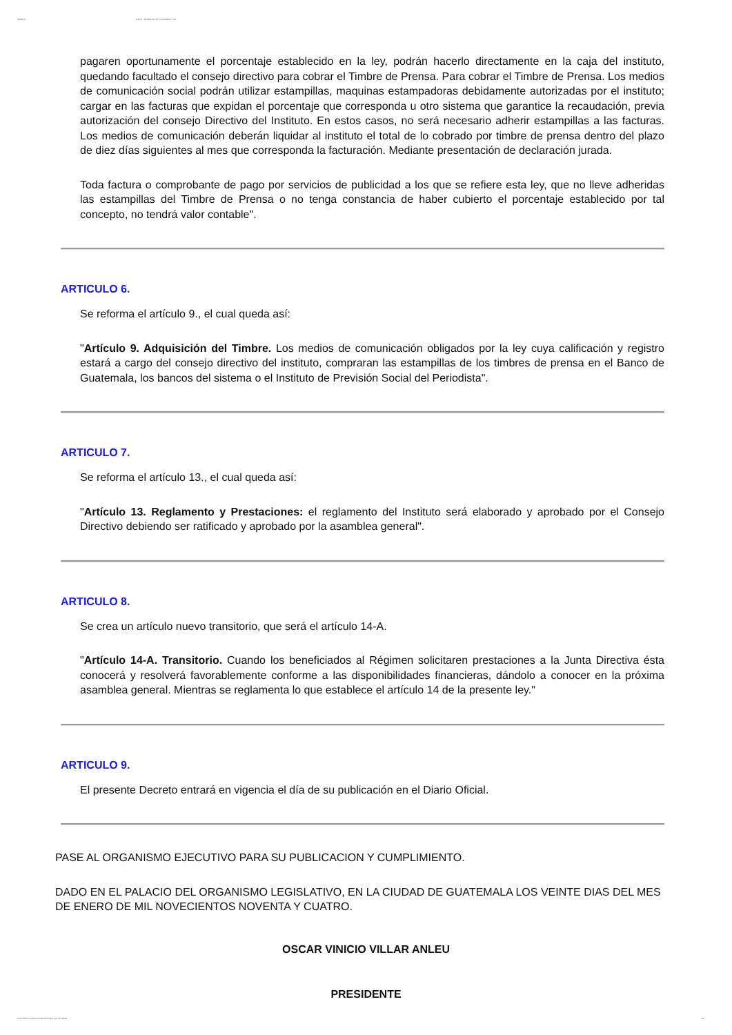28/09/12 INFILE - DECRETO DEL CONGRESO 7-94
pagaren oportunamente el porcentaje establecido en la ley, podrán hacerlo directamente en la caja del instituto, quedando facultado el consejo directivo para cobrar el Timbre de Prensa. Para cobrar el Timbre de Prensa. Los medios de comunicación social podrán utilizar estampillas, maquinas estampadoras debidamente autorizadas por el instituto; cargar en las facturas que expidan el porcentaje que corresponda u otro sistema que garantice la recaudación, previa autorización del consejo Directivo del Instituto. En estos casos, no será necesario adherir estampillas a las facturas. Los medios de comunicación deberán liquidar al instituto el total de lo cobrado por timbre de prensa dentro del plazo de diez días siguientes al mes que corresponda la facturación. Mediante presentación de declaración jurada.
Toda factura o comprobante de pago por servicios de publicidad a los que se refiere esta ley, que no lleve adheridas las estampillas del Timbre de Prensa o no tenga constancia de haber cubierto el porcentaje establecido por tal concepto, no tendrá valor contable".
ARTICULO 6.
Se reforma el artículo 9., el cual queda así:
"Artículo 9. Adquisición del Timbre. Los medios de comunicación obligados por la ley cuya calificación y registro estará a cargo del consejo directivo del instituto, compraran las estampillas de los timbres de prensa en el Banco de Guatemala, los bancos del sistema o el Instituto de Previsión Social del Periodista".
ARTICULO 7.
Se reforma el artículo 13., el cual queda así:
"Artículo 13. Reglamento y Prestaciones: el reglamento del Instituto será elaborado y aprobado por el Consejo Directivo debiendo ser ratificado y aprobado por la asamblea general".
ARTICULO 8.
Se crea un artículo nuevo transitorio, que será el artículo 14-A.
"Artículo 14-A. Transitorio. Cuando los beneficiados al Régimen solicitaren prestaciones a la Junta Directiva ésta conocerá y resolverá favorablemente conforme a las disponibilidades financieras, dándolo a conocer en la próxima asamblea general. Mientras se reglamenta lo que establece el artículo 14 de la presente ley."
ARTICULO 9.
El presente Decreto entrará en vigencia el día de su publicación en el Diario Oficial.
PASE AL ORGANISMO EJECUTIVO PARA SU PUBLICACION Y CUMPLIMIENTO.
DADO EN EL PALACIO DEL ORGANISMO LEGISLATIVO, EN LA CIUDAD DE GUATEMALA LOS VEINTE DIAS DEL MES DE ENERO DE MIL NOVECIENTOS NOVENTA Y CUATRO.
OSCAR VINICIO VILLAR ANLEU
PRESIDENTE
www.infile.com/leyes/visualizador/index.php?id=23902 3/4